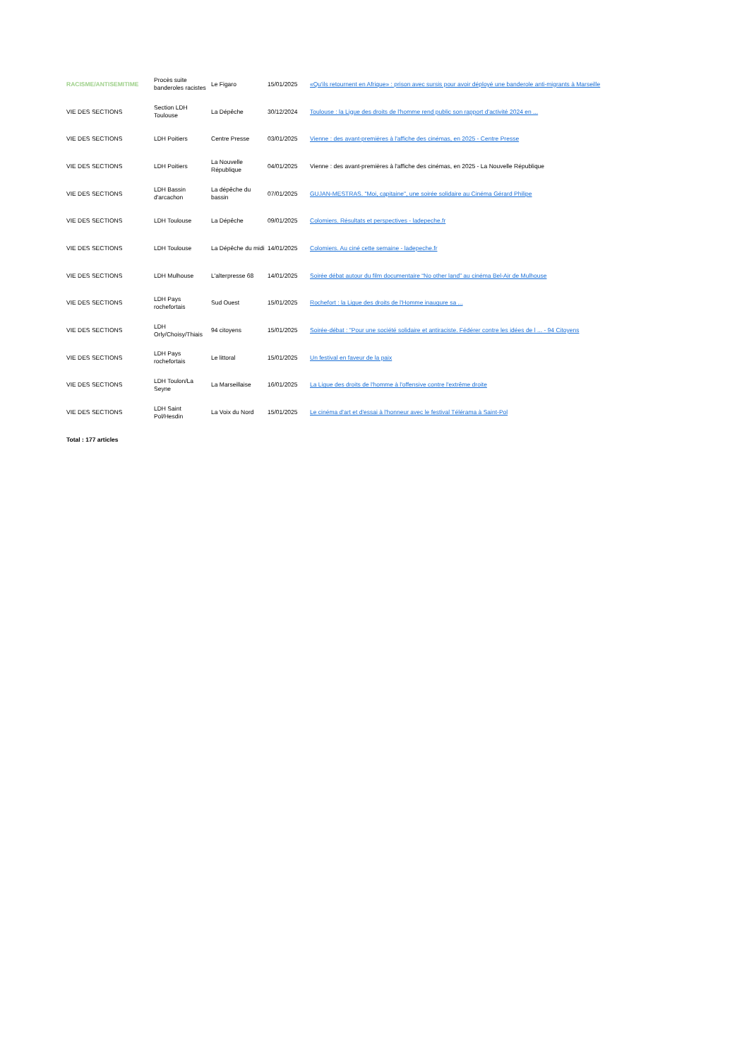| RACISME/ANTISEMITIME | Procès suite banderoles racistes | Le Figaro | 15/01/2025 | «Qu'ils retournent en Afrique» : prison avec sursis pour avoir déployé une banderole anti-migrants à Marseille |
| VIE DES SECTIONS | Section LDH Toulouse | La Dépêche | 30/12/2024 | Toulouse : la Ligue des droits de l'homme rend public son rapport d'activité 2024 en ... |
| VIE DES SECTIONS | LDH Poitiers | Centre Presse | 03/01/2025 | Vienne : des avant-premières à l'affiche des cinémas, en 2025 - Centre Presse |
| VIE DES SECTIONS | LDH Poitiers | La Nouvelle République | 04/01/2025 | Vienne : des avant-premières à l'affiche des cinémas, en 2025 - La Nouvelle République |
| VIE DES SECTIONS | LDH Bassin d'arcachon | La dépêche du bassin | 07/01/2025 | GUJAN-MESTRAS. "Moi, capitaine", une soirée solidaire au Cinéma Gérard Philipe |
| VIE DES SECTIONS | LDH Toulouse | La Dépêche | 09/01/2025 | Colomiers. Résultats et perspectives - ladepeche.fr |
| VIE DES SECTIONS | LDH Toulouse | La Dépêche du midi | 14/01/2025 | Colomiers. Au ciné cette semaine - ladepeche.fr |
| VIE DES SECTIONS | LDH Mulhouse | L'alterpresse 68 | 14/01/2025 | Soirée débat autour du film documentaire “No other land” au cinéma Bel-Air de Mulhouse |
| VIE DES SECTIONS | LDH Pays rochefortais | Sud Ouest | 15/01/2025 | Rochefort : la Ligue des droits de l'Homme inaugure sa ... |
| VIE DES SECTIONS | LDH Orly/Choisy/Thiais | 94 citoyens | 15/01/2025 | Soirée-débat : "Pour une société solidaire et antiraciste. Fédérer contre les idées de l ... - 94 Citoyens |
| VIE DES SECTIONS | LDH Pays rochefortais | Le littoral | 15/01/2025 | Un festival en faveur de la paix |
| VIE DES SECTIONS | LDH Toulon/La Seyne | La Marseillaise | 16/01/2025 | La Ligue des droits de l'homme à l'offensive contre l'extrême droite |
| VIE DES SECTIONS | LDH Saint Pol/Hesdin | La Voix du Nord | 15/01/2025 | Le cinéma d'art et d'essai à l'honneur avec le festival Télérama à Saint-Pol |
| Total : 177 articles | | | | |